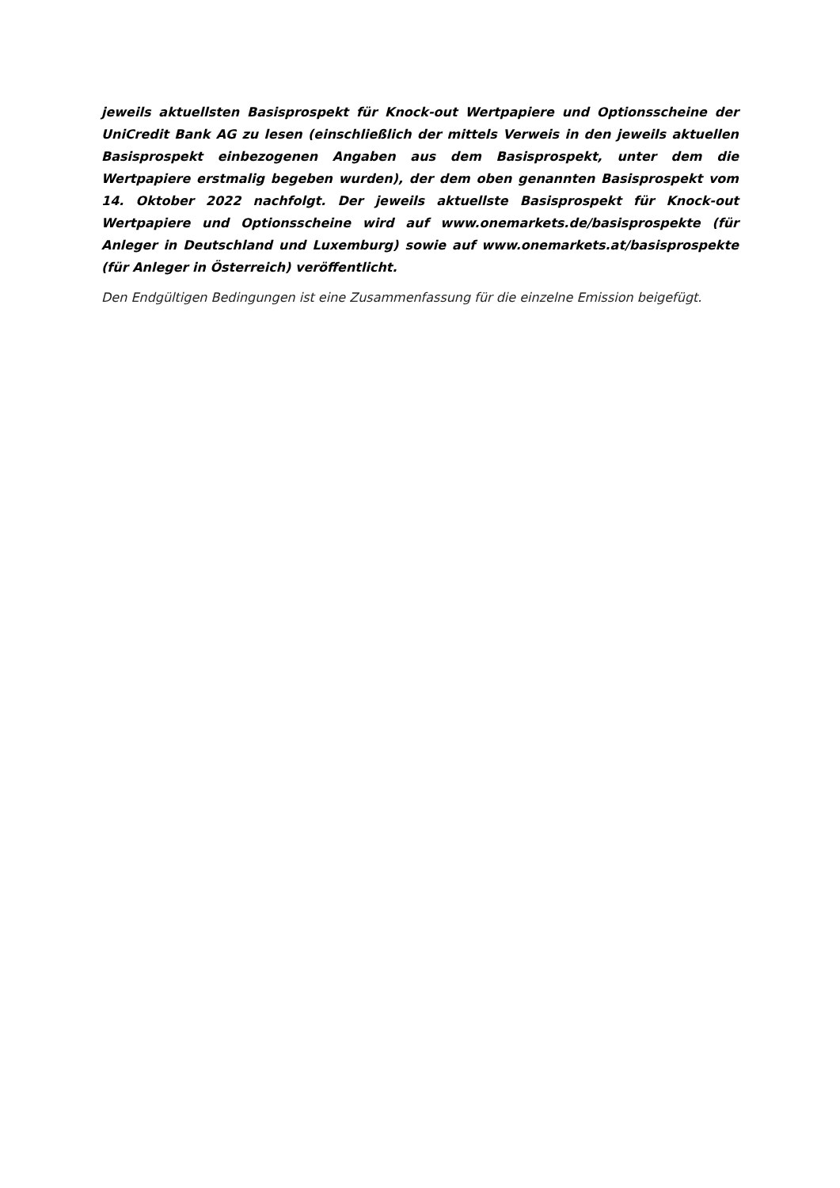jeweils aktuellsten Basisprospekt für Knock-out Wertpapiere und Optionsscheine der UniCredit Bank AG zu lesen (einschließlich der mittels Verweis in den jeweils aktuellen Basisprospekt einbezogenen Angaben aus dem Basisprospekt, unter dem die Wertpapiere erstmalig begeben wurden), der dem oben genannten Basisprospekt vom 14. Oktober 2022 nachfolgt. Der jeweils aktuellste Basisprospekt für Knock-out Wertpapiere und Optionsscheine wird auf www.onemarkets.de/basisprospekte (für Anleger in Deutschland und Luxemburg) sowie auf www.onemarkets.at/basisprospekte (für Anleger in Österreich) veröffentlicht.
Den Endgültigen Bedingungen ist eine Zusammenfassung für die einzelne Emission beigefügt.